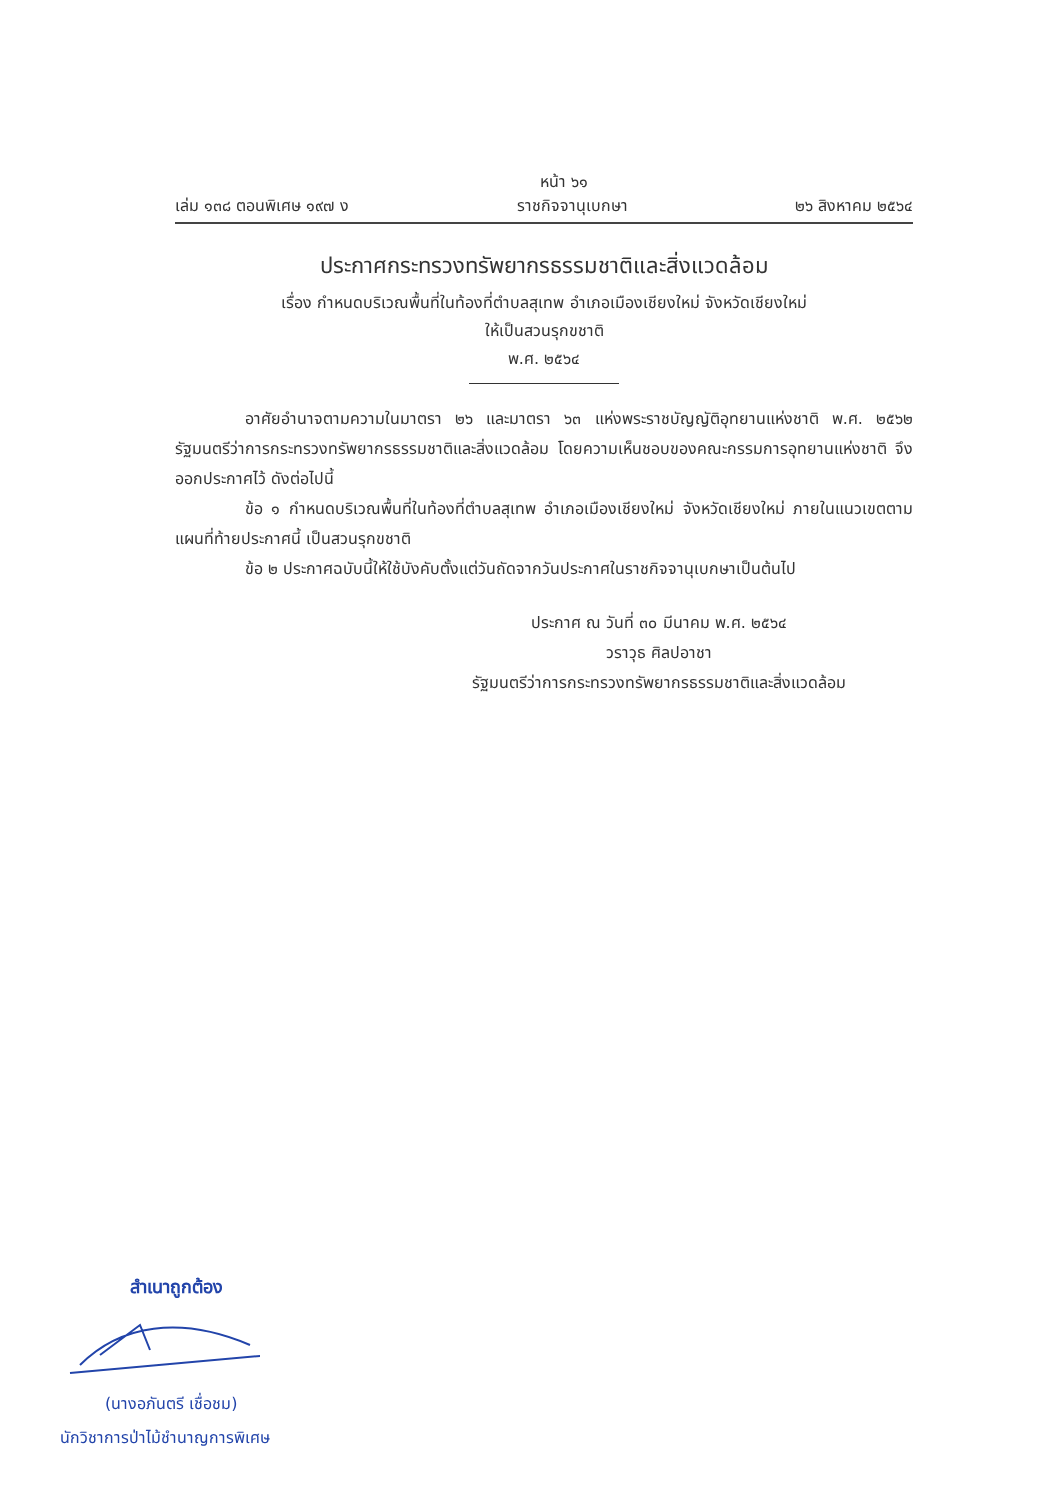หน้า ๖๑
เล่ม ๑๓๘ ตอนพิเศษ ๑๙๗ ง ราชกิจจานุเบกษา ๒๖ สิงหาคม ๒๕๖๔
ประกาศกระทรวงทรัพยากรธรรมชาติและสิ่งแวดล้อม
เรื่อง กำหนดบริเวณพื้นที่ในท้องที่ตำบลสุเทพ อำเภอเมืองเชียงใหม่ จังหวัดเชียงใหม่
ให้เป็นสวนรุกขชาติ
พ.ศ. ๒๕๖๔
อาศัยอำนาจตามความในมาตรา ๒๖ และมาตรา ๖๓ แห่งพระราชบัญญัติอุทยานแห่งชาติ พ.ศ. ๒๕๖๒ รัฐมนตรีว่าการกระทรวงทรัพยากรธรรมชาติและสิ่งแวดล้อม โดยความเห็นชอบของคณะกรรมการอุทยานแห่งชาติ จึงออกประกาศไว้ ดังต่อไปนี้
ข้อ ๑ กำหนดบริเวณพื้นที่ในท้องที่ตำบลสุเทพ อำเภอเมืองเชียงใหม่ จังหวัดเชียงใหม่ ภายในแนวเขตตามแผนที่ท้ายประกาศนี้ เป็นสวนรุกขชาติ
ข้อ ๒ ประกาศฉบับนี้ให้ใช้บังคับตั้งแต่วันถัดจากวันประกาศในราชกิจจานุเบกษาเป็นต้นไป
ประกาศ ณ วันที่ ๓๐ มีนาคม พ.ศ. ๒๕๖๔
วราวุธ ศิลปอาชา
รัฐมนตรีว่าการกระทรวงทรัพยากรธรรมชาติและสิ่งแวดล้อม
สำเนาถูกต้อง
(นางอภันตรี เชื่อชม)
นักวิชาการป่าไม้ชำนาญการพิเศษ